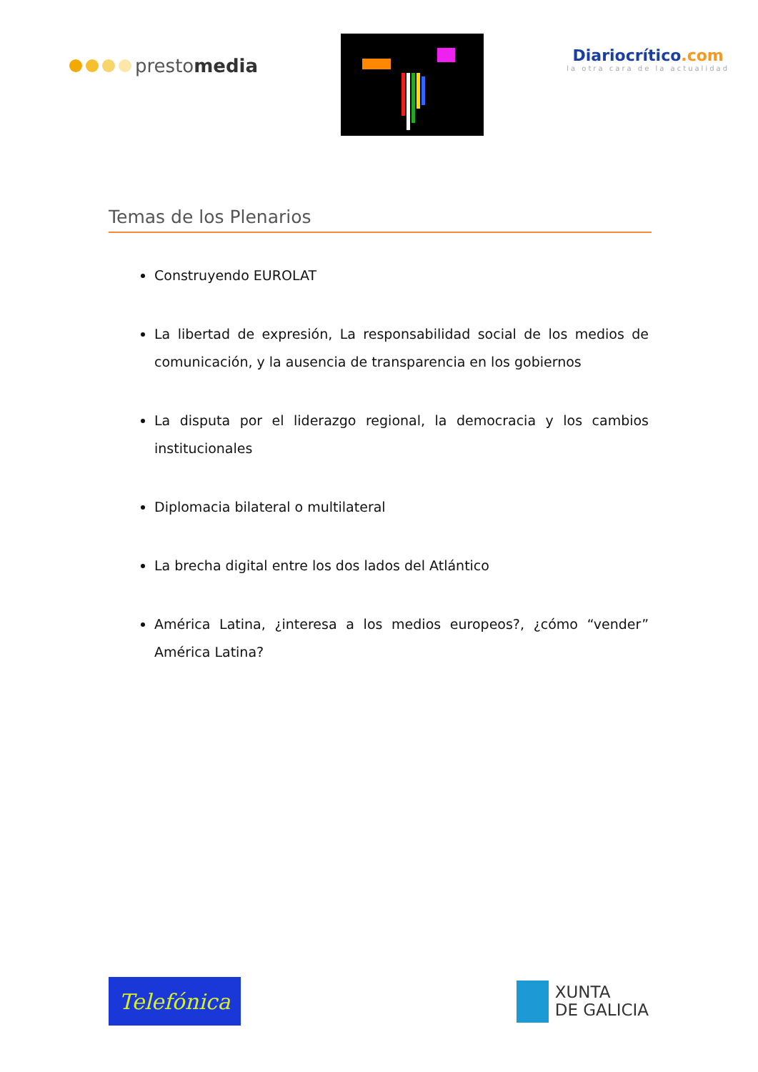presto media
Diariocrítico.com
la otra cara de la actualidad
Temas de los Plenarios
Construyendo EUROLAT
La libertad de expresión, La responsabilidad social de los medios de comunicación, y la ausencia de transparencia en los gobiernos
La disputa por el liderazgo regional, la democracia y los cambios institucionales
Diplomacia bilateral o multilateral
La brecha digital entre los dos lados del Atlántico
América Latina, ¿interesa a los medios europeos?, ¿cómo “vender” América Latina?
Telefónica
XUNTA
DE GALICIA